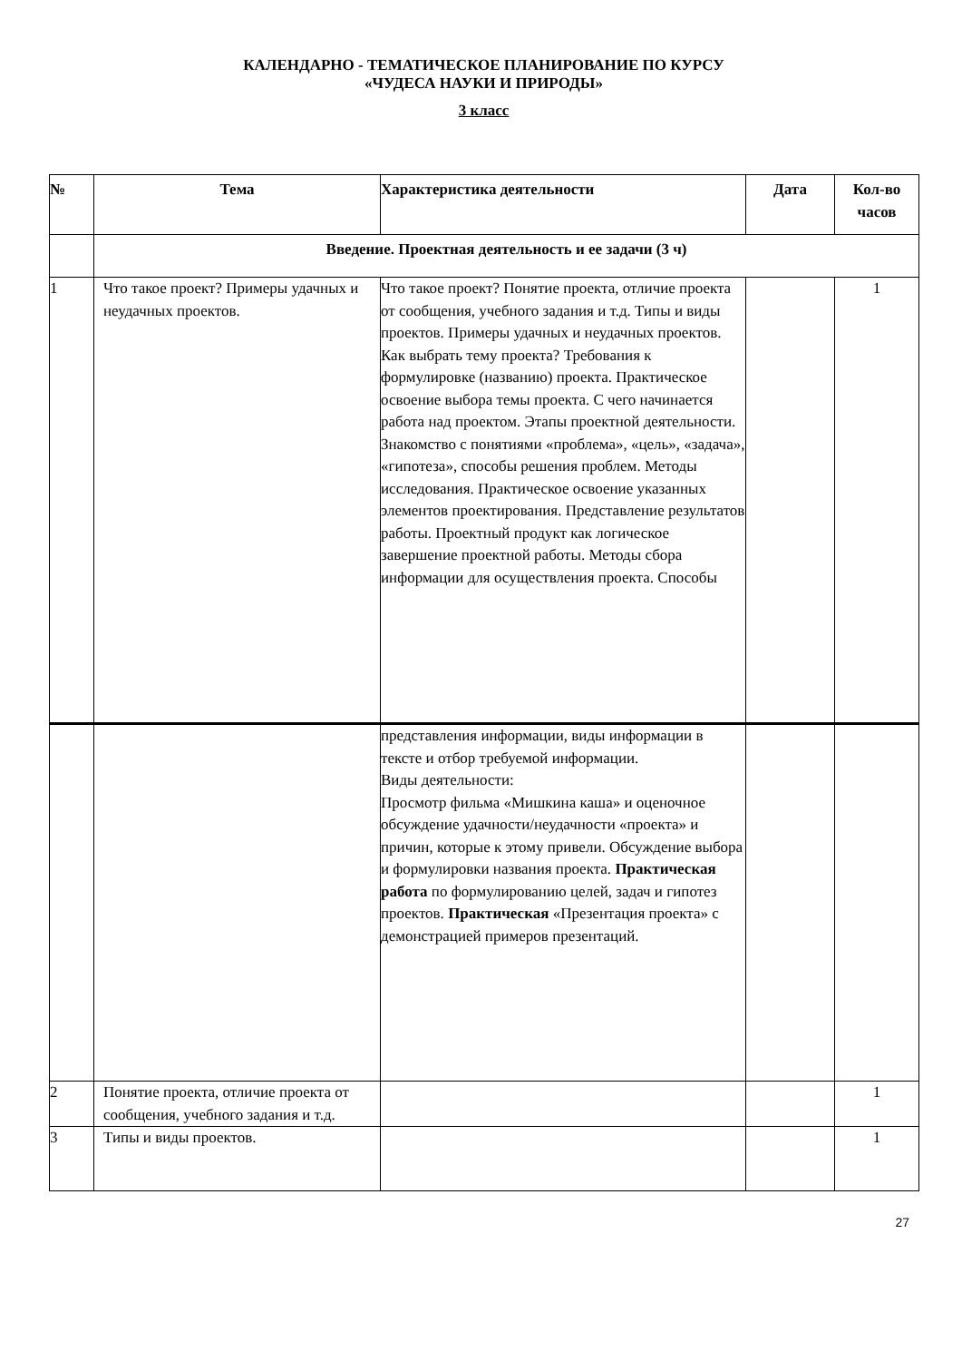КАЛЕНДАРНО - ТЕМАТИЧЕСКОЕ ПЛАНИРОВАНИЕ ПО КУРСУ
«ЧУДЕСА НАУКИ И ПРИРОДЫ»
3 класс
| № | Тема | Характеристика деятельности | Дата | Кол-во часов |
| --- | --- | --- | --- | --- |
| | Введение. Проектная деятельность и ее задачи (3 ч) | | | |
| 1 | Что такое проект? Примеры удачных и неудачных проектов. | Что такое проект? Понятие проекта, отличие проекта от сообщения, учебного задания и т.д. Типы и виды проектов. Примеры удачных и неудачных проектов. Как выбрать тему проекта? Требования к формулировке (названию) проекта. Практическое освоение выбора темы проекта. С чего начинается работа над проектом. Этапы проектной деятельности. Знакомство с понятиями «проблема», «цель», «задача», «гипотеза», способы решения проблем. Методы исследования. Практическое освоение указанных элементов проектирования. Представление результатов работы. Проектный продукт как логическое завершение проектной работы. Методы сбора информации для осуществления проекта. Способы | | 1 |
| | | представления информации, виды информации в тексте и отбор требуемой информации. Виды деятельности: Просмотр фильма «Мишкина каша» и оценочное обсуждение удачности/неудачности «проекта» и причин, которые к этому привели. Обсуждение выбора и формулировки названия проекта. Практическая работа по формулированию целей, задач и гипотез проектов. Практическая «Презентация проекта» с демонстрацией примеров презентаций. | | |
| 2 | Понятие проекта, отличие проекта от сообщения, учебного задания и т.д. | | | 1 |
| 3 | Типы и виды проектов. | | | 1 |
27